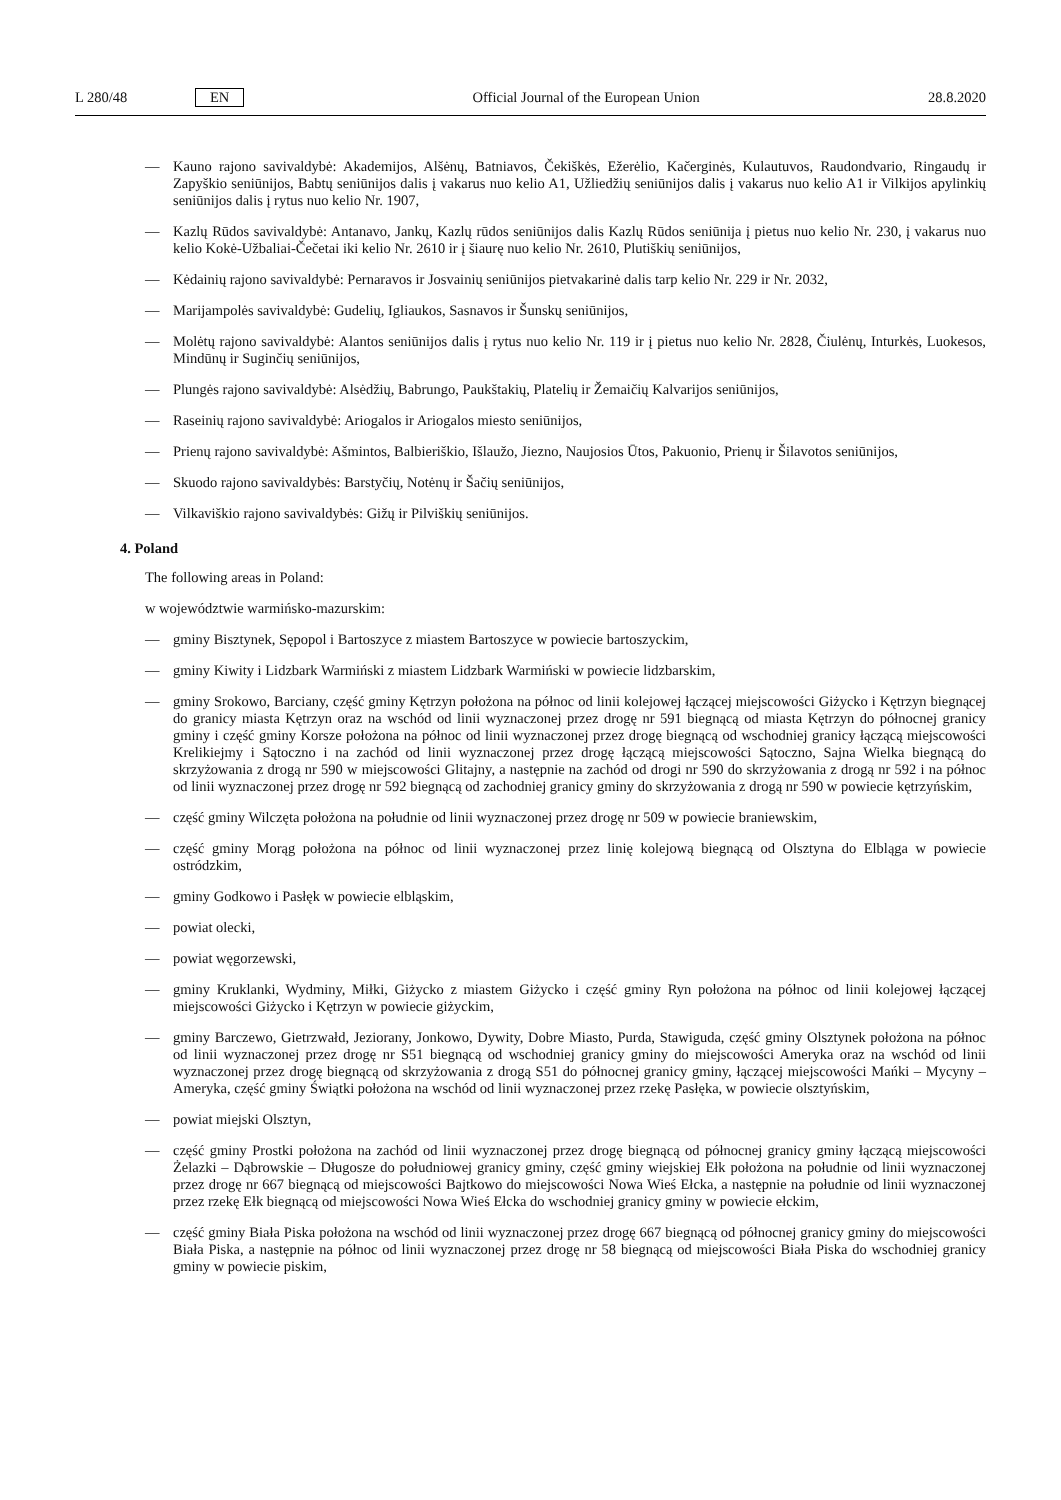L 280/48 EN Official Journal of the European Union 28.8.2020
— Kauno rajono savivaldybė: Akademijos, Alšėnų, Batniavos, Čekiškės, Ežerėlio, Kačerginės, Kulautuvos, Raudondvario, Ringaudų ir Zapyškio seniūnijos, Babtų seniūnijos dalis į vakarus nuo kelio A1, Užliedžių seniūnijos dalis į vakarus nuo kelio A1 ir Vilkijos apylinkių seniūnijos dalis į rytus nuo kelio Nr. 1907,
— Kazlų Rūdos savivaldybė: Antanavo, Jankų, Kazlų rūdos seniūnijos dalis Kazlų Rūdos seniūnija į pietus nuo kelio Nr. 230, į vakarus nuo kelio Kokė-Užbaliai-Čečetai iki kelio Nr. 2610 ir į šiaurę nuo kelio Nr. 2610, Plutiškių seniūnijos,
— Kėdainių rajono savivaldybė: Pernaravos ir Josvainių seniūnijos pietvakarinė dalis tarp kelio Nr. 229 ir Nr. 2032,
— Marijampolės savivaldybė: Gudelių, Igliaukos, Sasnavos ir Šunskų seniūnijos,
— Molėtų rajono savivaldybė: Alantos seniūnijos dalis į rytus nuo kelio Nr. 119 ir į pietus nuo kelio Nr. 2828, Čiulėnų, Inturkės, Luokesos, Mindūnų ir Suginčių seniūnijos,
— Plungės rajono savivaldybė: Alsėdžių, Babrungo, Paukštakių, Platelių ir Žemaičių Kalvarijos seniūnijos,
— Raseinių rajono savivaldybė: Ariogalos ir Ariogalos miesto seniūnijos,
— Prienų rajono savivaldybė: Ašmintos, Balbieriškio, Išlaužo, Jiezno, Naujosios Ūtos, Pakuonio, Prienų ir Šilavotos seniūnijos,
— Skuodo rajono savivaldybės: Barstyčių, Notėnų ir Šačių seniūnijos,
— Vilkaviškio rajono savivaldybės: Gižų ir Pilviškių seniūnijos.
4. Poland
The following areas in Poland:
w województwie warmińsko-mazurskim:
— gminy Bisztynek, Sępopol i Bartoszyce z miastem Bartoszyce w powiecie bartoszyckim,
— gminy Kiwity i Lidzbark Warmiński z miastem Lidzbark Warmiński w powiecie lidzbarskim,
— gminy Srokowo, Barciany, część gminy Kętrzyn położona na północ od linii kolejowej łączącej miejscowości Giżycko i Kętrzyn biegnącej do granicy miasta Kętrzyn oraz na wschód od linii wyznaczonej przez drogę nr 591 biegnącą od miasta Kętrzyn do północnej granicy gminy i część gminy Korsze położona na północ od linii wyznaczonej przez drogę biegnącą od wschodniej granicy łączącą miejscowości Krelikiejmy i Sątoczno i na zachód od linii wyznaczonej przez drogę łączącą miejscowości Sątoczno, Sajna Wielka biegnącą do skrzyżowania z drogą nr 590 w miejscowości Glitajny, a następnie na zachód od drogi nr 590 do skrzyżowania z drogą nr 592 i na północ od linii wyznaczonej przez drogę nr 592 biegnącą od zachodniej granicy gminy do skrzyżowania z drogą nr 590 w powiecie kętrzyńskim,
— część gminy Wilczęta położona na południe od linii wyznaczonej przez drogę nr 509 w powiecie braniewskim,
— część gminy Morąg położona na północ od linii wyznaczonej przez linię kolejową biegnącą od Olsztyna do Elbląga w powiecie ostródzkim,
— gminy Godkowo i Pasłęk w powiecie elbląskim,
— powiat olecki,
— powiat węgorzewski,
— gminy Kruklanki, Wydminy, Miłki, Giżycko z miastem Giżycko i część gminy Ryn położona na północ od linii kolejowej łączącej miejscowości Giżycko i Kętrzyn w powiecie giżyckim,
— gminy Barczewo, Gietrzwałd, Jeziorany, Jonkowo, Dywity, Dobre Miasto, Purda, Stawiguda, część gminy Olsztynek położona na północ od linii wyznaczonej przez drogę nr S51 biegnącą od wschodniej granicy gminy do miejscowości Ameryka oraz na wschód od linii wyznaczonej przez drogę biegnącą od skrzyżowania z drogą S51 do północnej granicy gminy, łączącej miejscowości Mańki – Mycyny – Ameryka, część gminy Świątki położona na wschód od linii wyznaczonej przez rzekę Pasłęka, w powiecie olsztyńskim,
— powiat miejski Olsztyn,
— część gminy Prostki położona na zachód od linii wyznaczonej przez drogę biegnącą od północnej granicy gminy łączącą miejscowości Żelazki – Dąbrowskie – Długosze do południowej granicy gminy, część gminy wiejskiej Ełk położona na południe od linii wyznaczonej przez drogę nr 667 biegnącą od miejscowości Bajtkowo do miejscowości Nowa Wieś Ełcka, a następnie na południe od linii wyznaczonej przez rzekę Ełk biegnącą od miejscowości Nowa Wieś Ełcka do wschodniej granicy gminy w powiecie ełckim,
— część gminy Biała Piska położona na wschód od linii wyznaczonej przez drogę 667 biegnącą od północnej granicy gminy do miejscowości Biała Piska, a następnie na północ od linii wyznaczonej przez drogę nr 58 biegnącą od miejscowości Biała Piska do wschodniej granicy gminy w powiecie piskim,